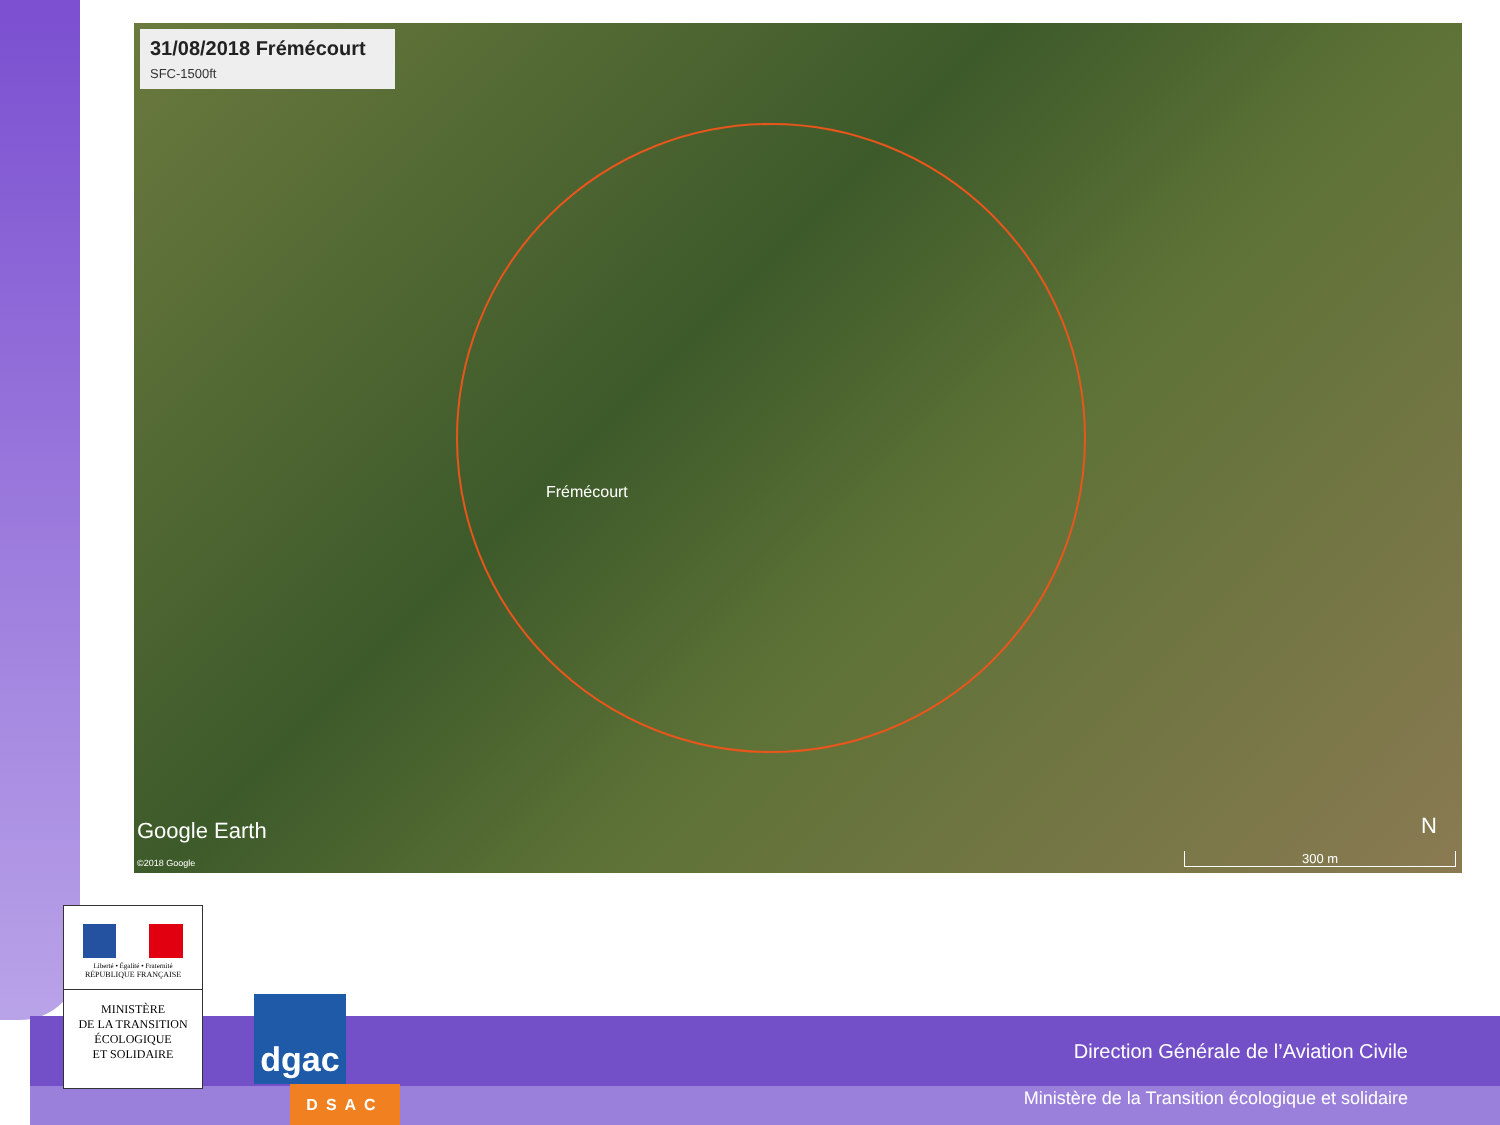31/08/2018 Frémécourt
SFC-1500ft
Frémécourt
Google Earth
©2018 Google
N
300 m
Direction Générale de l’Aviation Civile
Ministère de la Transition écologique et solidaire
Liberté • Égalité • Fraternité
RÉPUBLIQUE FRANÇAISE
MINISTÈRE
DE LA TRANSITION
ÉCOLOGIQUE
ET SOLIDAIRE
dgac
DSAC